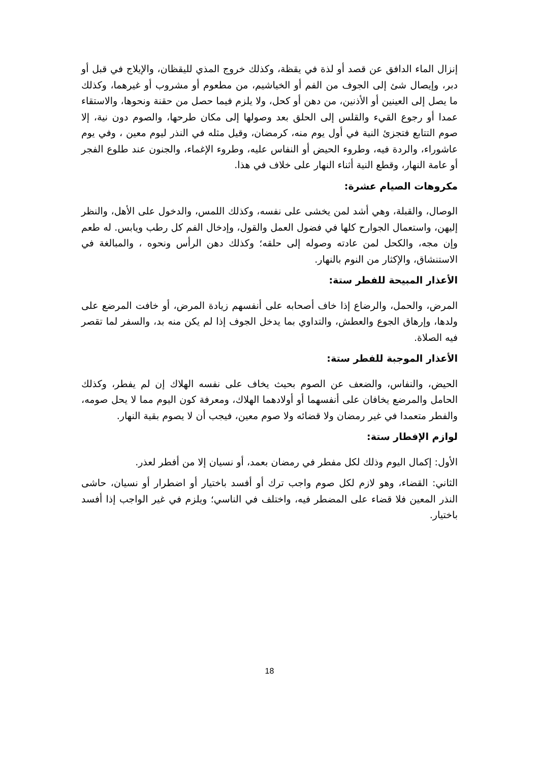إنزال الماء الدافق عن قصد أو لذة في يقظة، وكذلك خروج المذي لليقظان، والإيلاج في قبل أو دبر، وإيصال شئ إلى الجوف من الفم أو الخياشيم، من مطعوم أو مشروب أو غيرهما، وكذلك ما يصل إلى العينين أو الأذنين، من دهن أو كحل، ولا يلزم فيما حصل من حقنة ونحوها، والاستقاء عمدا أو رجوع القيء والقلس إلى الحلق بعد وصولها إلى مكان طرحها، والصوم دون نية، إلا صوم التتابع فتجزئ النية في أول يوم منه، كرمضان، وقيل مثله في النذر ليوم معين ، وفي يوم عاشوراء، والردة فيه، وطروء الحيض أو النفاس عليه، وطروء الإغماء، والجنون عند طلوع الفجر أو عامة النهار، وقطع النية أثناء النهار على خلاف في هذا.
مكروهات الصيام عشرة:
الوصال، والقبلة، وهي أشد لمن يخشى على نفسه، وكذلك اللمس، والدخول على الأهل، والنظر إليهن، واستعمال الجوارح كلها في فضول العمل والقول، وإدخال الفم كل رطب ويابس. له طعم وإن مجه، والكحل لمن عادته وصوله إلى حلقه؛ وكذلك دهن الرأس ونحوه ، والمبالغة في الاستنشاق، والإكثار من النوم بالنهار.
الأعذار المبيحة للفطر ستة:
المرض، والحمل، والرضاع إذا خاف أصحابه على أنفسهم زيادة المرض، أو خافت المرضع على ولدها، وإرهاق الجوع والعطش، والتداوي بما يدخل الجوف إذا لم يكن منه بد، والسفر لما تقصر فيه الصلاة.
الأعذار الموجبة للفطر ستة:
الحيض، والنفاس، والضعف عن الصوم بحيث يخاف على نفسه الهلاك إن لم يفطر، وكذلك الحامل والمرضع يخافان على أنفسهما أو أولادهما الهلاك، ومعرفة كون اليوم مما لا يحل صومه، والفطر متعمدا في غير رمضان ولا قضائه ولا صوم معين، فيجب أن لا يصوم بقية النهار.
لوازم الإفطار ستة:
الأول: إكمال اليوم وذلك لكل مفطر في رمضان بعمد، أو نسيان إلا من أفطر لعذر.
الثاني: القضاء، وهو لازم لكل صوم واجب ترك أو أفسد باختيار أو اضطرار أو نسيان، حاشى النذر المعين فلا قضاء على المضطر فيه، واختلف في الناسي؛ ويلزم في غير الواجب إذا أفسد باختيار.
18